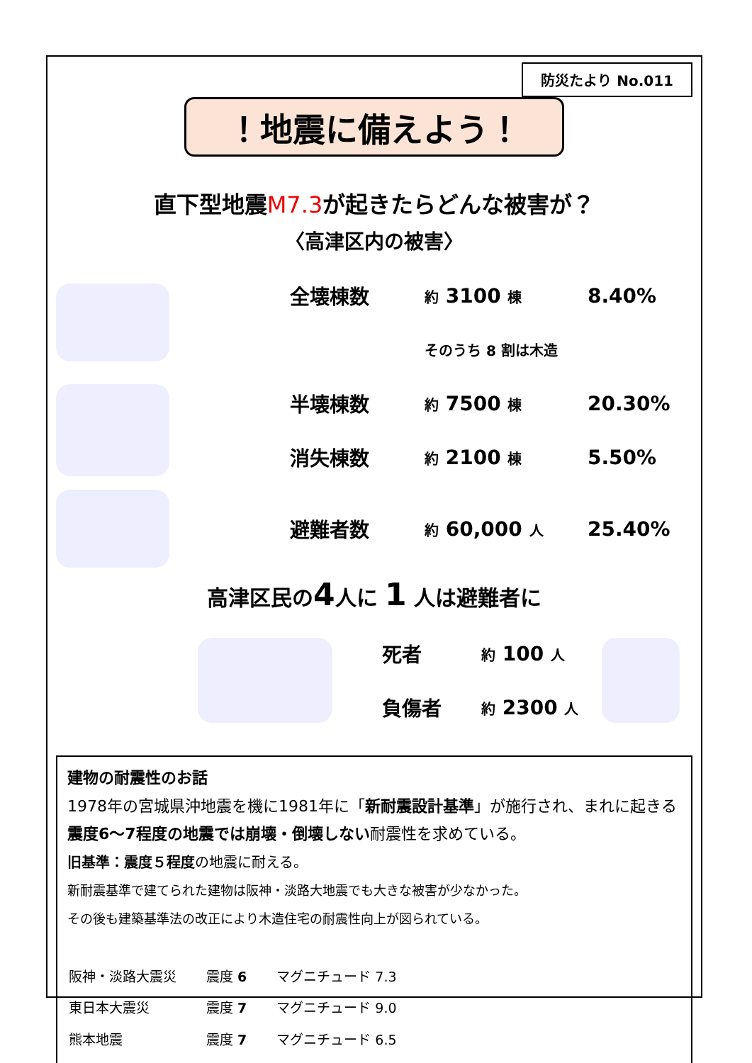防災たより No.011
！地震に備えよう！
直下型地震M7.3が起きたらどんな被害が？
〈高津区内の被害〉
| | 全壊棟数 | 約 3100 棟 | 8.40% |
| | | そのうち 8 割は木造 | |
| | 半壊棟数 | 約 7500 棟 | 20.30% |
| | 消失棟数 | 約 2100 棟 | 5.50% |
| | 避難者数 | 約 60,000 人 | 25.40% |
高津区民の4人に 1 人は避難者に
| | 死者 | 約 100 人 | |
| | 負傷者 | 約 2300 人 | |
建物の耐震性のお話
1978年の宮城県沖地震を機に1981年に「新耐震設計基準」が施行され、まれに起きる震度6～7程度の地震では崩壊・倒壊しない耐震性を求めている。
旧基準：震度５程度の地震に耐える。
新耐震基準で建てられた建物は阪神・淡路大地震でも大きな被害が少なかった。
その後も建築基準法の改正により木造住宅の耐震性向上が図られている。
| 阪神・淡路大震災 | 震度 6 | マグニチュード 7.3 |
| 東日本大震災 | 震度 7 | マグニチュード 9.0 |
| 熊本地震 | 震度 7 | マグニチュード 6.5 |